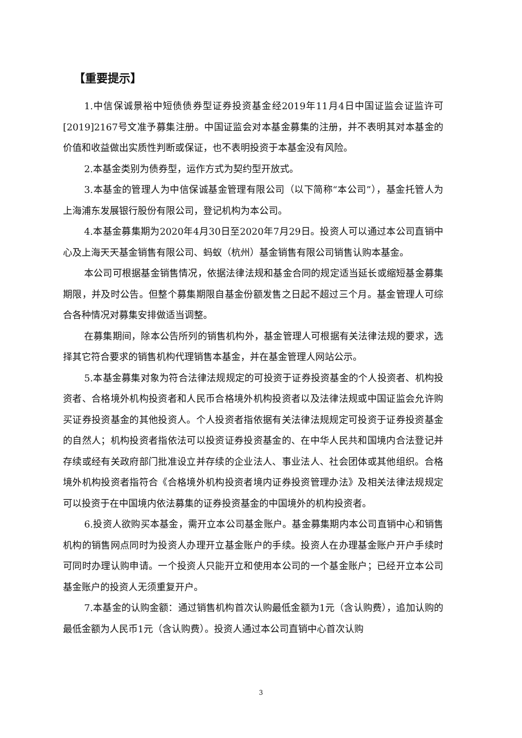【重要提示】
1.中信保诚景裕中短债债券型证券投资基金经2019年11月4日中国证监会证监许可[2019]2167号文准予募集注册。中国证监会对本基金募集的注册，并不表明其对本基金的价值和收益做出实质性判断或保证，也不表明投资于本基金没有风险。
2.本基金类别为债券型，运作方式为契约型开放式。
3.本基金的管理人为中信保诚基金管理有限公司（以下简称“本公司”），基金托管人为上海浦东发展银行股份有限公司，登记机构为本公司。
4.本基金募集期为2020年4月30日至2020年7月29日。投资人可以通过本公司直销中心及上海天天基金销售有限公司、蚂蚁（杭州）基金销售有限公司销售认购本基金。
本公司可根据基金销售情况，依据法律法规和基金合同的规定适当延长或缩短基金募集期限，并及时公告。但整个募集期限自基金份额发售之日起不超过三个月。基金管理人可综合各种情况对募集安排做适当调整。
在募集期间，除本公告所列的销售机构外，基金管理人可根据有关法律法规的要求，选择其它符合要求的销售机构代理销售本基金，并在基金管理人网站公示。
5.本基金募集对象为符合法律法规规定的可投资于证券投资基金的个人投资者、机构投资者、合格境外机构投资者和人民币合格境外机构投资者以及法律法规或中国证监会允许购买证券投资基金的其他投资人。个人投资者指依据有关法律法规规定可投资于证券投资基金的自然人；机构投资者指依法可以投资证券投资基金的、在中华人民共和国境内合法登记并存续或经有关政府部门批准设立并存续的企业法人、事业法人、社会团体或其他组织。合格境外机构投资者指符合《合格境外机构投资者境内证券投资管理办法》及相关法律法规规定可以投资于在中国境内依法募集的证券投资基金的中国境外的机构投资者。
6.投资人欲购买本基金，需开立本公司基金账户。基金募集期内本公司直销中心和销售机构的销售网点同时为投资人办理开立基金账户的手续。投资人在办理基金账户开户手续时可同时办理认购申请。一个投资人只能开立和使用本公司的一个基金账户；已经开立本公司基金账户的投资人无须重复开户。
7.本基金的认购金额：通过销售机构首次认购最低金额为1元（含认购费），追加认购的最低金额为人民币1元（含认购费）。投资人通过本公司直销中心首次认购
3